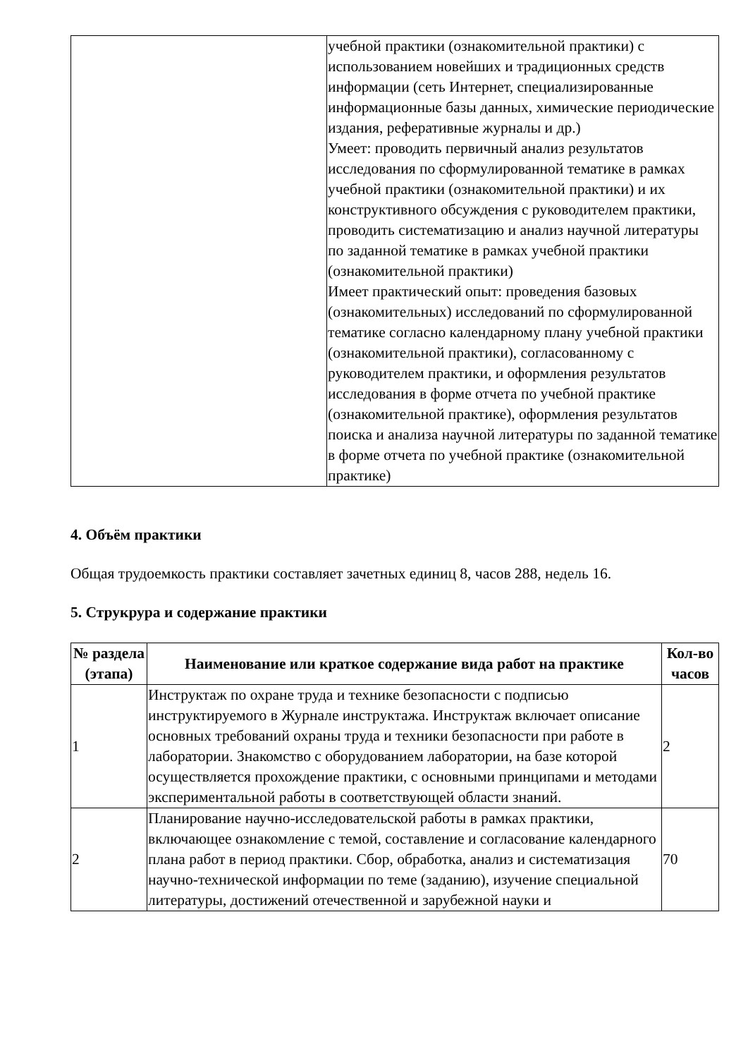| | учебной практики (ознакомительной практики) с использованием новейших и традиционных средств информации (сеть Интернет, специализированные информационные базы данных, химические периодические издания, реферативные журналы и др.) Умеет: проводить первичный анализ результатов исследования по сформулированной тематике в рамках учебной практики (ознакомительной практики) и их конструктивного обсуждения с руководителем практики, проводить систематизацию и анализ научной литературы по заданной тематике в рамках учебной практики (ознакомительной практики) Имеет практический опыт: проведения базовых (ознакомительных) исследований по сформулированной тематике согласно календарному плану учебной практики (ознакомительной практики), согласованному с руководителем практики, и оформления результатов исследования в форме отчета по учебной практике (ознакомительной практике), оформления результатов поиска и анализа научной литературы по заданной тематике в форме отчета по учебной практике (ознакомительной практике) |
4. Объём практики
Общая трудоемкость практики составляет зачетных единиц 8, часов 288, недель 16.
5. Струкрура и содержание практики
| № раздела (этапа) | Наименование или краткое содержание вида работ на практике | Кол-во часов |
| --- | --- | --- |
| 1 | Инструктаж по охране труда и технике безопасности с подписью инструктируемого в Журнале инструктажа. Инструктаж включает описание основных требований охраны труда и техники безопасности при работе в лаборатории. Знакомство с оборудованием лаборатории, на базе которой осуществляется прохождение практики, с основными принципами и методами экспериментальной работы в соответствующей области знаний. | 2 |
| 2 | Планирование научно-исследовательской работы в рамках практики, включающее ознакомление с темой, составление и согласование календарного плана работ в период практики. Сбор, обработка, анализ и систематизация научно-технической информации по теме (заданию), изучение специальной литературы, достижений отечественной и зарубежной науки и | 70 |